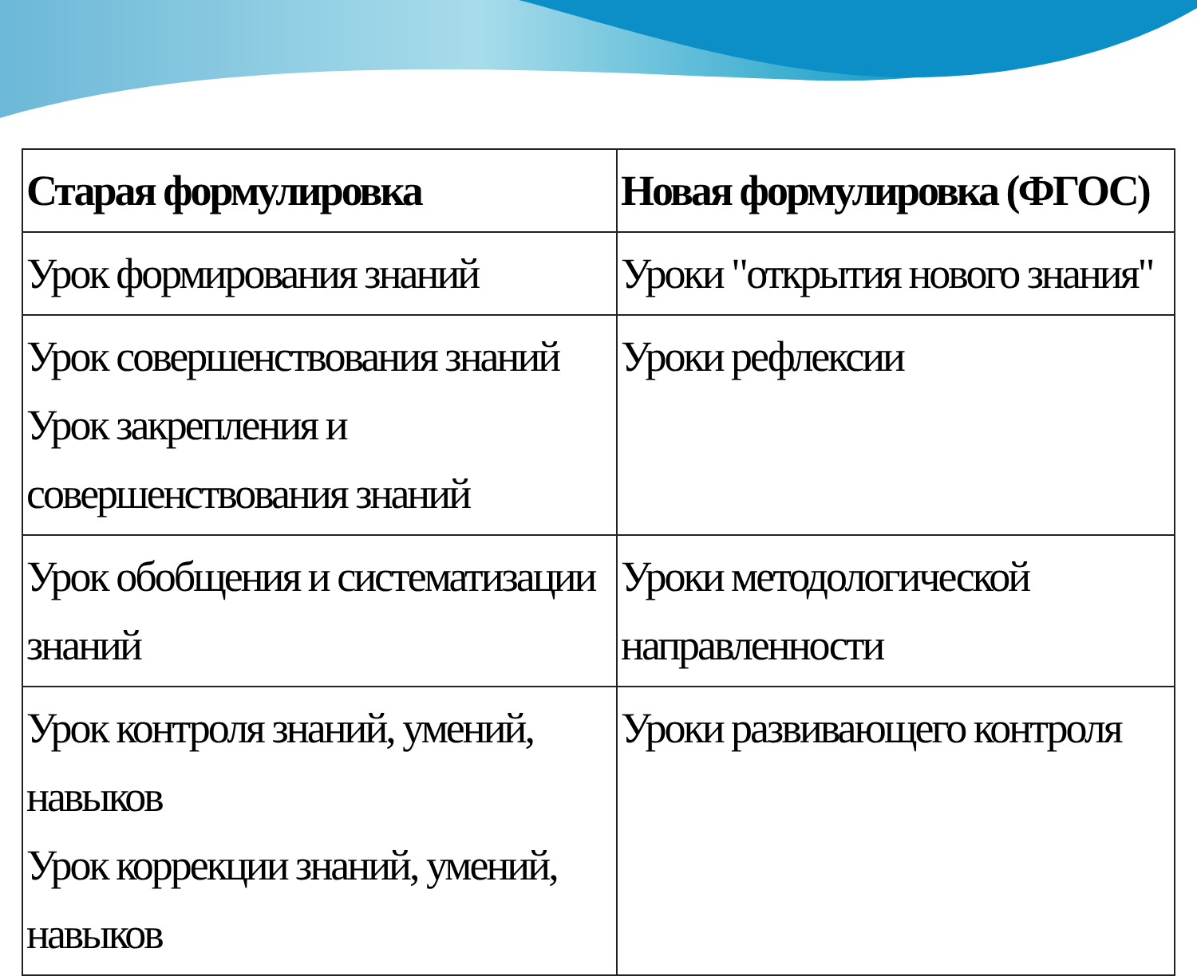| Старая формулировка | Новая формулировка (ФГОС) |
| --- | --- |
| Урок формирования знаний | Уроки "открытия нового знания" |
| Урок совершенствования знаний Урок закрепления и совершенствования знаний | Уроки рефлексии |
| Урок обобщения и систематизации знаний | Уроки методологической направленности |
| Урок контроля знаний, умений, навыков Урок коррекции знаний, умений, навыков | Уроки развивающего контроля |